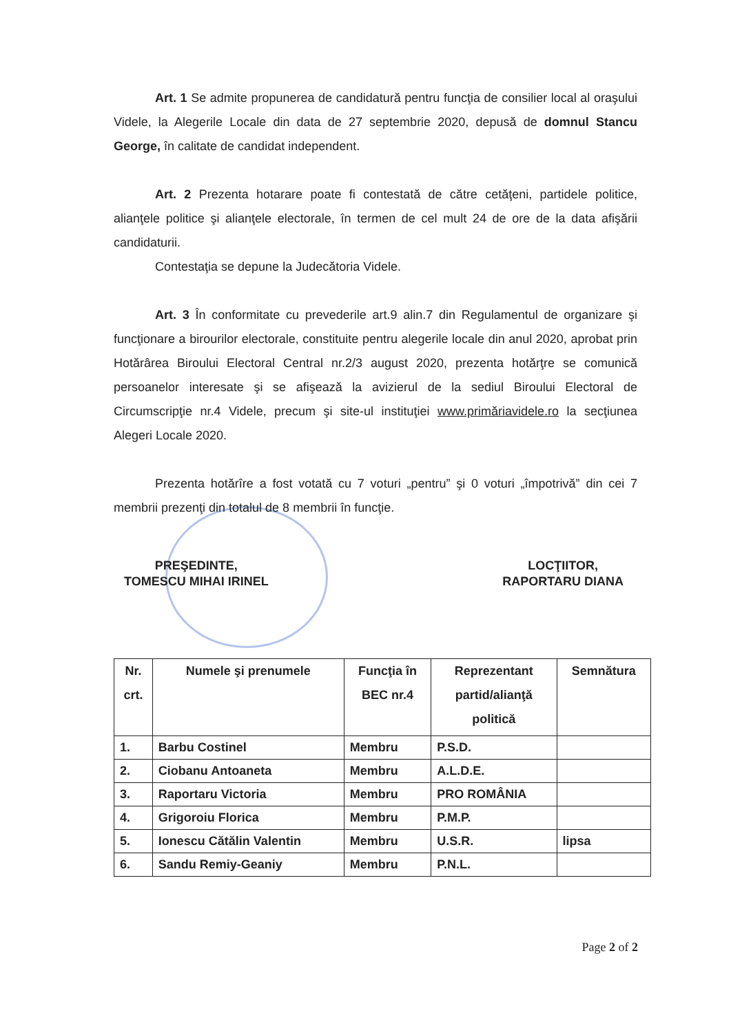Art. 1 Se admite propunerea de candidatură pentru funcţia de consilier local al oraşului Videle, la Alegerile Locale din data de 27 septembrie 2020, depusă de domnul Stancu George, în calitate de candidat independent.
Art. 2 Prezenta hotarare poate fi contestată de către cetăţeni, partidele politice, alianţele politice şi alianţele electorale, în termen de cel mult 24 de ore de la data afişării candidaturii.
Contestaţia se depune la Judecătoria Videle.
Art. 3 În conformitate cu prevederile art.9 alin.7 din Regulamentul de organizare şi funcţionare a birourilor electorale, constituite pentru alegerile locale din anul 2020, aprobat prin Hotărârea Biroului Electoral Central nr.2/3 august 2020, prezenta hotărţre se comunică persoanelor interesate şi se afişează la avizierul de la sediul Biroului Electoral de Circumscripţie nr.4 Videle, precum şi site-ul instituţiei www.primăriavidele.ro la secţiunea Alegeri Locale 2020.
Prezenta hotărîre a fost votată cu 7 voturi „pentru” şi 0 voturi „împotrivă” din cei 7 membrii prezenţi din totalul de 8 membrii în funcţie.
PREŞEDINTE,
TOMESCU MIHAI IRINEL
LOCŢIITOR,
RAPORTARU DIANA
| Nr. crt. | Numele şi prenumele | Funcţia în BEC nr.4 | Reprezentant partid/alianţă politică | Semnătura |
| --- | --- | --- | --- | --- |
| 1. | Barbu Costinel | Membru | P.S.D. | |
| 2. | Ciobanu Antoaneta | Membru | A.L.D.E. | |
| 3. | Raportaru Victoria | Membru | PRO ROMÂNIA | |
| 4. | Grigoroiu Florica | Membru | P.M.P. | |
| 5. | Ionescu Cătălin Valentin | Membru | U.S.R. | lipsa |
| 6. | Sandu Remiy-Geaniy | Membru | P.N.L. | |
Page 2 of 2